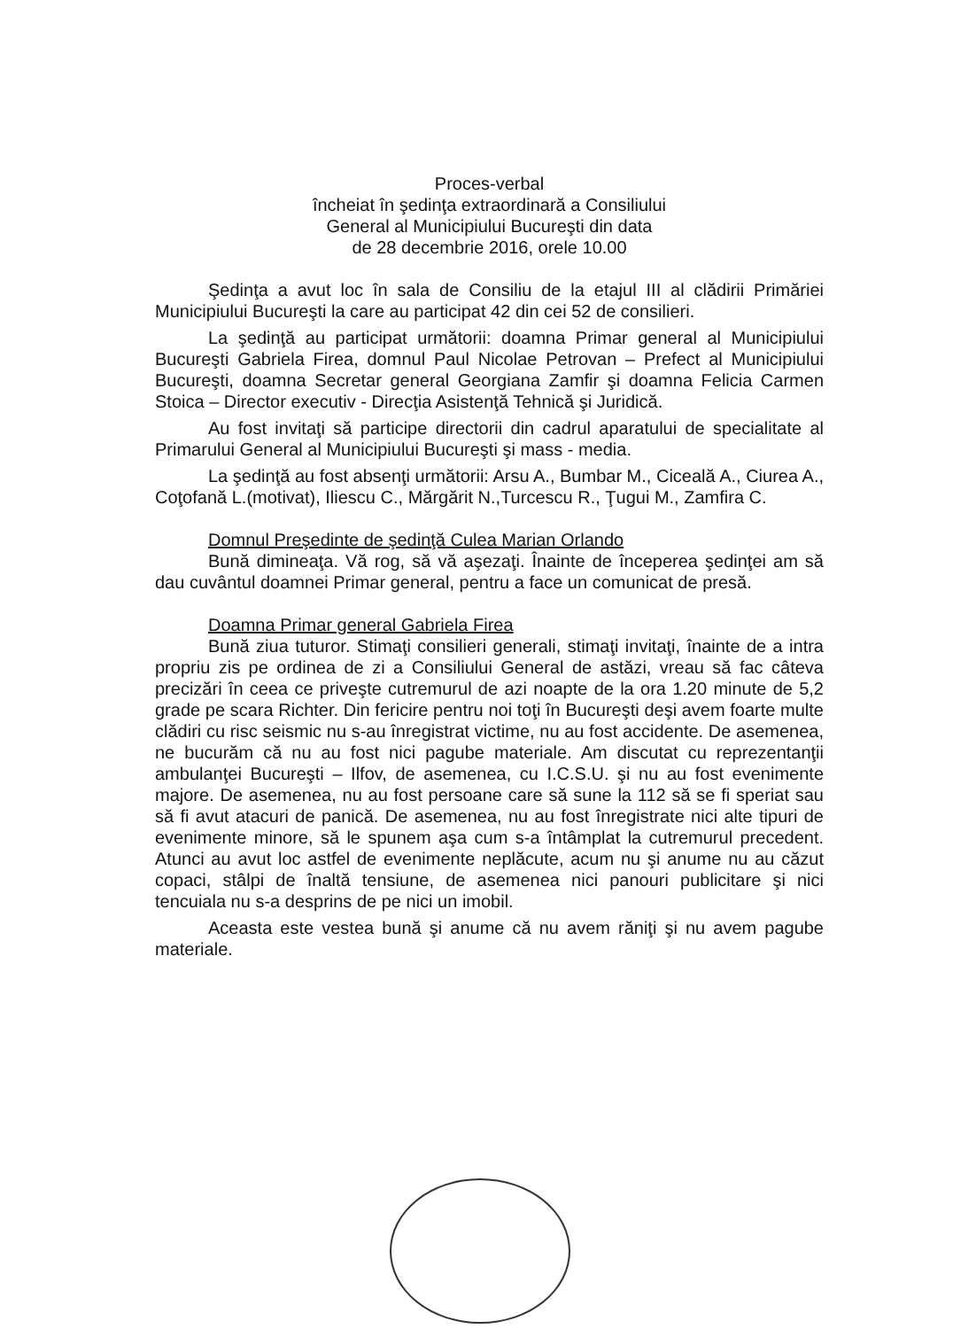Proces-verbal
încheiat în şedinţa extraordinară a Consiliului
General al Municipiului Bucureşti din data
de 28 decembrie 2016, orele 10.00
Şedinţa a avut loc în sala de Consiliu de la etajul III al clădirii Primăriei Municipiului Bucureşti la care au participat 42 din cei 52 de consilieri.
La şedinţă au participat următorii: doamna Primar general al Municipiului Bucureşti Gabriela Firea, domnul Paul Nicolae Petrovan – Prefect al Municipiului Bucureşti, doamna Secretar general Georgiana Zamfir şi doamna Felicia Carmen Stoica – Director executiv - Direcţia Asistenţă Tehnică şi Juridică.
Au fost invitaţi să participe directorii din cadrul aparatului de specialitate al Primarului General al Municipiului Bucureşti şi mass - media.
La şedinţă au fost absenţi următorii: Arsu A., Bumbar M., Ciceală A., Ciurea A., Coţofană L.(motivat), Iliescu C., Mărgărit N.,Turcescu R., Ţugui M., Zamfira C.
Domnul Preşedinte de şedinţă Culea Marian Orlando
Bună dimineaţa. Vă rog, să vă aşezaţi. Înainte de începerea şedinţei am să dau cuvântul doamnei Primar general, pentru a face un comunicat de presă.
Doamna Primar general Gabriela Firea
Bună ziua tuturor. Stimaţi consilieri generali, stimaţi invitaţi, înainte de a intra propriu zis pe ordinea de zi a Consiliului General de astăzi, vreau să fac câteva precizări în ceea ce priveşte cutremurul de azi noapte de la ora 1.20 minute de 5,2 grade pe scara Richter. Din fericire pentru noi toţi în Bucureşti deşi avem foarte multe clădiri cu risc seismic nu s-au înregistrat victime, nu au fost accidente. De asemenea, ne bucurăm că nu au fost nici pagube materiale. Am discutat cu reprezentanţii ambulanţei Bucureşti – Ilfov, de asemenea, cu I.C.S.U. şi nu au fost evenimente majore. De asemenea, nu au fost persoane care să sune la 112 să se fi speriat sau să fi avut atacuri de panică. De asemenea, nu au fost înregistrate nici alte tipuri de evenimente minore, să le spunem aşa cum s-a întâmplat la cutremurul precedent. Atunci au avut loc astfel de evenimente neplăcute, acum nu şi anume nu au căzut copaci, stâlpi de înaltă tensiune, de asemenea nici panouri publicitare şi nici tencuiala nu s-a desprins de pe nici un imobil.
Aceasta este vestea bună şi anume că nu avem răniţi şi nu avem pagube materiale.